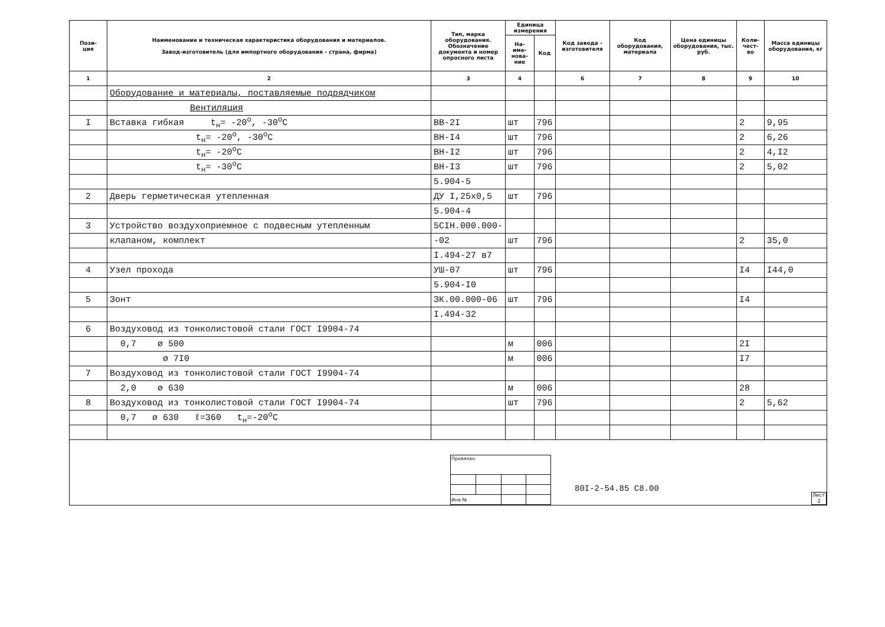| Пози- ция | Наименование и техническая характеристика оборудования и материалов. Завод-изготовитель (для импортного оборудования - страна, фирма) | Тип, марка оборудования. Обозначение документа и номер опросного листа | Единица измерения | | Код завода - изготовителя | Код оборудования, материала | Цена единицы оборудования, тыс. руб. | Коли-чест-во | Масса единицы оборудования, кг |
| --- | --- | --- | --- | --- | --- | --- | --- | --- | --- |
| | | | На-име-нова-ние | Код | | | | | |
| 1 | 2 | 3 | 4 | | 6 | 7 | 8 | 9 | 10 |
| | Оборудование и материалы, поставляемые подрядчиком | | | | | | | | |
| | Вентиляция | | | | | | | | |
| I | Вставка гибкая t<sub>н</sub>= -20<sup>o</sup>, -30<sup>o</sup>C | ВВ-2I | шт | 796 | | | | 2 | 9,95 |
| | t<sub>н</sub>= -20<sup>o</sup>, -30<sup>o</sup>C | ВН-I4 | шт | 796 | | | | 2 | 6,26 |
| | t<sub>н</sub>= -20<sup>o</sup>C | ВН-I2 | шт | 796 | | | | 2 | 4,I2 |
| | t<sub>н</sub>= -30<sup>o</sup>C | ВН-I3 | шт | 796 | | | | 2 | 5,02 |
| | | 5.904-5 | | | | | | | |
| 2 | Дверь герметическая утепленная | ДУ I,25х0,5 | шт | 796 | | | | | |
| | | 5.904-4 | | | | | | | |
| 3 | Устройство воздухоприемное с подвесным утепленным | 5СIН.000.000- | | | | | | | |
| | клапаном, комплект | -02 | шт | 796 | | | | 2 | 35,0 |
| | | I.494-27 в7 | | | | | | | |
| 4 | Узел прохода | УШ-07 | шт | 796 | | | | I4 | I44,0 |
| | | 5.904-I0 | | | | | | | |
| 5 | Зонт | ЗК.00.000-06 | шт | 796 | | | | I4 | |
| | | I.494-32 | | | | | | | |
| 6 | Воздуховод из тонколистовой стали ГОСТ I9904-74 | | | | | | | | |
| | 0,7 ø 500 | | м | 006 | | | | 2I | |
| | ø 7I0 | | м | 006 | | | | I7 | |
| 7 | Воздуховод из тонколистовой стали ГОСТ I9904-74 | | | | | | | | |
| | 2,0 ø 630 | | м | 006 | | | | 28 | |
| 8 | Воздуховод из тонколистовой стали ГОСТ I9904-74 | | шт | 796 | | | | 2 | 5,62 |
| | 0,7 ø 630 ℓ=360 t<sub>н</sub>=-20<sup>o</sup>C | | | | | | | | |
| Привязан | | | |
| Инв № | | | |
80I-2-54.85 С8.00
Лист
2